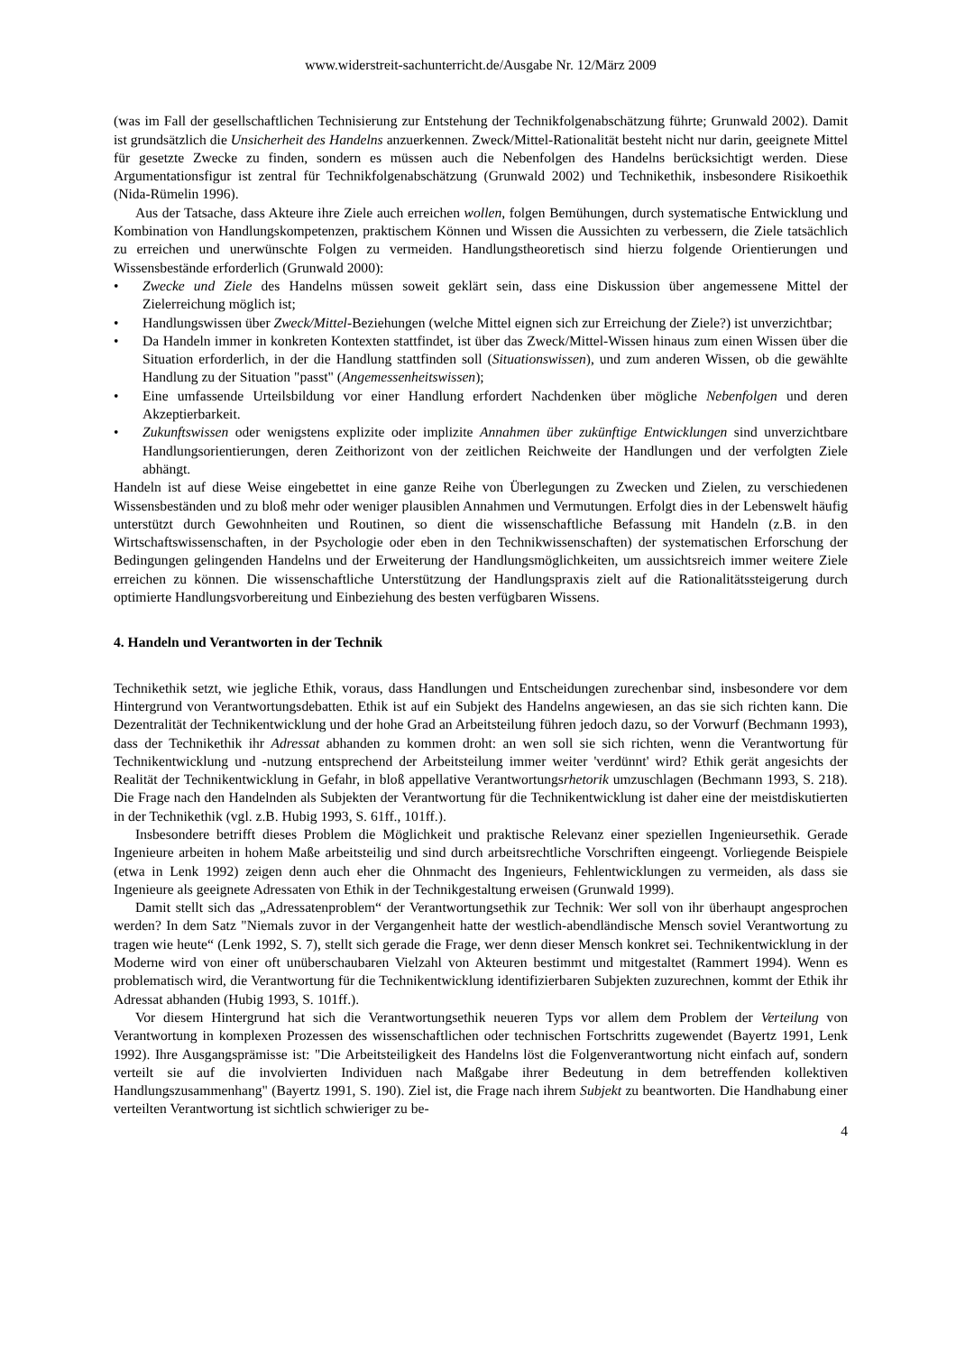www.widerstreit-sachunterricht.de/Ausgabe Nr. 12/März 2009
(was im Fall der gesellschaftlichen Technisierung zur Entstehung der Technikfolgenabschätzung führte; Grunwald 2002). Damit ist grundsätzlich die Unsicherheit des Handelns anzuerkennen. Zweck/Mittel-Rationalität besteht nicht nur darin, geeignete Mittel für gesetzte Zwecke zu finden, sondern es müssen auch die Nebenfolgen des Handelns berücksichtigt werden. Diese Argumentationsfigur ist zentral für Technikfolgenabschätzung (Grunwald 2002) und Technikethik, insbesondere Risikoethik (Nida-Rümelin 1996).
Aus der Tatsache, dass Akteure ihre Ziele auch erreichen wollen, folgen Bemühungen, durch systematische Entwicklung und Kombination von Handlungskompetenzen, praktischem Können und Wissen die Aussichten zu verbessern, die Ziele tatsächlich zu erreichen und unerwünschte Folgen zu vermeiden. Handlungstheoretisch sind hierzu folgende Orientierungen und Wissensbestände erforderlich (Grunwald 2000):
• Zwecke und Ziele des Handelns müssen soweit geklärt sein, dass eine Diskussion über angemessene Mittel der Zielerreichung möglich ist;
• Handlungswissen über Zweck/Mittel-Beziehungen (welche Mittel eignen sich zur Erreichung der Ziele?) ist unverzichtbar;
• Da Handeln immer in konkreten Kontexten stattfindet, ist über das Zweck/Mittel-Wissen hinaus zum einen Wissen über die Situation erforderlich, in der die Handlung stattfinden soll (Situationswissen), und zum anderen Wissen, ob die gewählte Handlung zu der Situation "passt" (Angemessenheitswissen);
• Eine umfassende Urteilsbildung vor einer Handlung erfordert Nachdenken über mögliche Nebenfolgen und deren Akzeptierbarkeit.
• Zukunftswissen oder wenigstens explizite oder implizite Annahmen über zukünftige Entwicklungen sind unverzichtbare Handlungsorientierungen, deren Zeithorizont von der zeitlichen Reichweite der Handlungen und der verfolgten Ziele abhängt.
Handeln ist auf diese Weise eingebettet in eine ganze Reihe von Überlegungen zu Zwecken und Zielen, zu verschiedenen Wissensbeständen und zu bloß mehr oder weniger plausiblen Annahmen und Vermutungen. Erfolgt dies in der Lebenswelt häufig unterstützt durch Gewohnheiten und Routinen, so dient die wissenschaftliche Befassung mit Handeln (z.B. in den Wirtschaftswissenschaften, in der Psychologie oder eben in den Technikwissenschaften) der systematischen Erforschung der Bedingungen gelingenden Handelns und der Erweiterung der Handlungsmöglichkeiten, um aussichtsreich immer weitere Ziele erreichen zu können. Die wissenschaftliche Unterstützung der Handlungspraxis zielt auf die Rationalitätssteigerung durch optimierte Handlungsvorbereitung und Einbeziehung des besten verfügbaren Wissens.
4. Handeln und Verantworten in der Technik
Technikethik setzt, wie jegliche Ethik, voraus, dass Handlungen und Entscheidungen zurechenbar sind, insbesondere vor dem Hintergrund von Verantwortungsdebatten. Ethik ist auf ein Subjekt des Handelns angewiesen, an das sie sich richten kann. Die Dezentralität der Technikentwicklung und der hohe Grad an Arbeitsteilung führen jedoch dazu, so der Vorwurf (Bechmann 1993), dass der Technikethik ihr Adressat abhanden zu kommen droht: an wen soll sie sich richten, wenn die Verantwortung für Technikentwicklung und -nutzung entsprechend der Arbeitsteilung immer weiter 'verdünnt' wird? Ethik gerät angesichts der Realität der Technikentwicklung in Gefahr, in bloß appellative Verantwortungsrhetorik umzuschlagen (Bechmann 1993, S. 218). Die Frage nach den Handelnden als Subjekten der Verantwortung für die Technikentwicklung ist daher eine der meistdiskutierten in der Technikethik (vgl. z.B. Hubig 1993, S. 61ff., 101ff.).
Insbesondere betrifft dieses Problem die Möglichkeit und praktische Relevanz einer speziellen Ingenieursethik. Gerade Ingenieure arbeiten in hohem Maße arbeitsteilig und sind durch arbeitsrechtliche Vorschriften eingeengt. Vorliegende Beispiele (etwa in Lenk 1992) zeigen denn auch eher die Ohnmacht des Ingenieurs, Fehlentwicklungen zu vermeiden, als dass sie Ingenieure als geeignete Adressaten von Ethik in der Technikgestaltung erweisen (Grunwald 1999).
Damit stellt sich das „Adressatenproblem“ der Verantwortungsethik zur Technik: Wer soll von ihr überhaupt angesprochen werden? In dem Satz "Niemals zuvor in der Vergangenheit hatte der westlich-abendländische Mensch soviel Verantwortung zu tragen wie heute“ (Lenk 1992, S. 7), stellt sich gerade die Frage, wer denn dieser Mensch konkret sei. Technikentwicklung in der Moderne wird von einer oft unüberschaubaren Vielzahl von Akteuren bestimmt und mitgestaltet (Rammert 1994). Wenn es problematisch wird, die Verantwortung für die Technikentwicklung identifizierbaren Subjekten zuzurechnen, kommt der Ethik ihr Adressat abhanden (Hubig 1993, S. 101ff.).
Vor diesem Hintergrund hat sich die Verantwortungsethik neueren Typs vor allem dem Problem der Verteilung von Verantwortung in komplexen Prozessen des wissenschaftlichen oder technischen Fortschritts zugewendet (Bayertz 1991, Lenk 1992). Ihre Ausgangsprämisse ist: "Die Arbeitsteiligkeit des Handelns löst die Folgenverantwortung nicht einfach auf, sondern verteilt sie auf die involvierten Individuen nach Maßgabe ihrer Bedeutung in dem betreffenden kollektiven Handlungszusammenhang" (Bayertz 1991, S. 190). Ziel ist, die Frage nach ihrem Subjekt zu beantworten. Die Handhabung einer verteilten Verantwortung ist sichtlich schwieriger zu be-
4